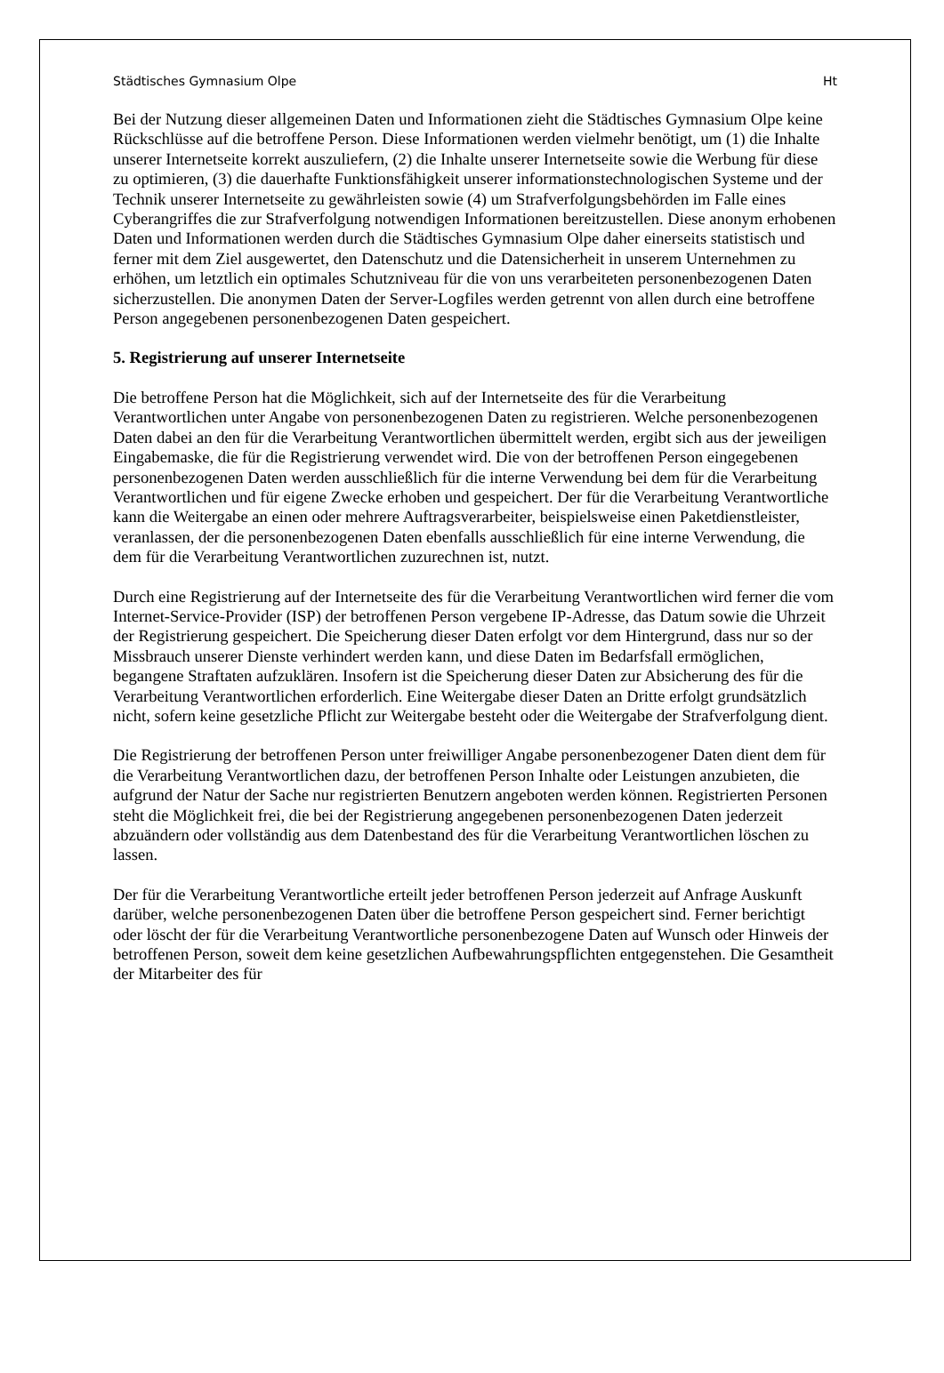Städtisches Gymnasium Olpe Ht
Bei der Nutzung dieser allgemeinen Daten und Informationen zieht die Städtisches Gymnasium Olpe keine Rückschlüsse auf die betroffene Person. Diese Informationen werden vielmehr benötigt, um (1) die Inhalte unserer Internetseite korrekt auszuliefern, (2) die Inhalte unserer Internetseite sowie die Werbung für diese zu optimieren, (3) die dauerhafte Funktionsfähigkeit unserer informationstechnologischen Systeme und der Technik unserer Internetseite zu gewährleisten sowie (4) um Strafverfolgungsbehörden im Falle eines Cyberangriffes die zur Strafverfolgung notwendigen Informationen bereitzustellen. Diese anonym erhobenen Daten und Informationen werden durch die Städtisches Gymnasium Olpe daher einerseits statistisch und ferner mit dem Ziel ausgewertet, den Datenschutz und die Datensicherheit in unserem Unternehmen zu erhöhen, um letztlich ein optimales Schutzniveau für die von uns verarbeiteten personenbezogenen Daten sicherzustellen. Die anonymen Daten der Server-Logfiles werden getrennt von allen durch eine betroffene Person angegebenen personenbezogenen Daten gespeichert.
5. Registrierung auf unserer Internetseite
Die betroffene Person hat die Möglichkeit, sich auf der Internetseite des für die Verarbeitung Verantwortlichen unter Angabe von personenbezogenen Daten zu registrieren. Welche personenbezogenen Daten dabei an den für die Verarbeitung Verantwortlichen übermittelt werden, ergibt sich aus der jeweiligen Eingabemaske, die für die Registrierung verwendet wird. Die von der betroffenen Person eingegebenen personenbezogenen Daten werden ausschließlich für die interne Verwendung bei dem für die Verarbeitung Verantwortlichen und für eigene Zwecke erhoben und gespeichert. Der für die Verarbeitung Verantwortliche kann die Weitergabe an einen oder mehrere Auftragsverarbeiter, beispielsweise einen Paketdienstleister, veranlassen, der die personenbezogenen Daten ebenfalls ausschließlich für eine interne Verwendung, die dem für die Verarbeitung Verantwortlichen zuzurechnen ist, nutzt.
Durch eine Registrierung auf der Internetseite des für die Verarbeitung Verantwortlichen wird ferner die vom Internet-Service-Provider (ISP) der betroffenen Person vergebene IP-Adresse, das Datum sowie die Uhrzeit der Registrierung gespeichert. Die Speicherung dieser Daten erfolgt vor dem Hintergrund, dass nur so der Missbrauch unserer Dienste verhindert werden kann, und diese Daten im Bedarfsfall ermöglichen, begangene Straftaten aufzuklären. Insofern ist die Speicherung dieser Daten zur Absicherung des für die Verarbeitung Verantwortlichen erforderlich. Eine Weitergabe dieser Daten an Dritte erfolgt grundsätzlich nicht, sofern keine gesetzliche Pflicht zur Weitergabe besteht oder die Weitergabe der Strafverfolgung dient.
Die Registrierung der betroffenen Person unter freiwilliger Angabe personenbezogener Daten dient dem für die Verarbeitung Verantwortlichen dazu, der betroffenen Person Inhalte oder Leistungen anzubieten, die aufgrund der Natur der Sache nur registrierten Benutzern angeboten werden können. Registrierten Personen steht die Möglichkeit frei, die bei der Registrierung angegebenen personenbezogenen Daten jederzeit abzuändern oder vollständig aus dem Datenbestand des für die Verarbeitung Verantwortlichen löschen zu lassen.
Der für die Verarbeitung Verantwortliche erteilt jeder betroffenen Person jederzeit auf Anfrage Auskunft darüber, welche personenbezogenen Daten über die betroffene Person gespeichert sind. Ferner berichtigt oder löscht der für die Verarbeitung Verantwortliche personenbezogene Daten auf Wunsch oder Hinweis der betroffenen Person, soweit dem keine gesetzlichen Aufbewahrungspflichten entgegenstehen. Die Gesamtheit der Mitarbeiter des für